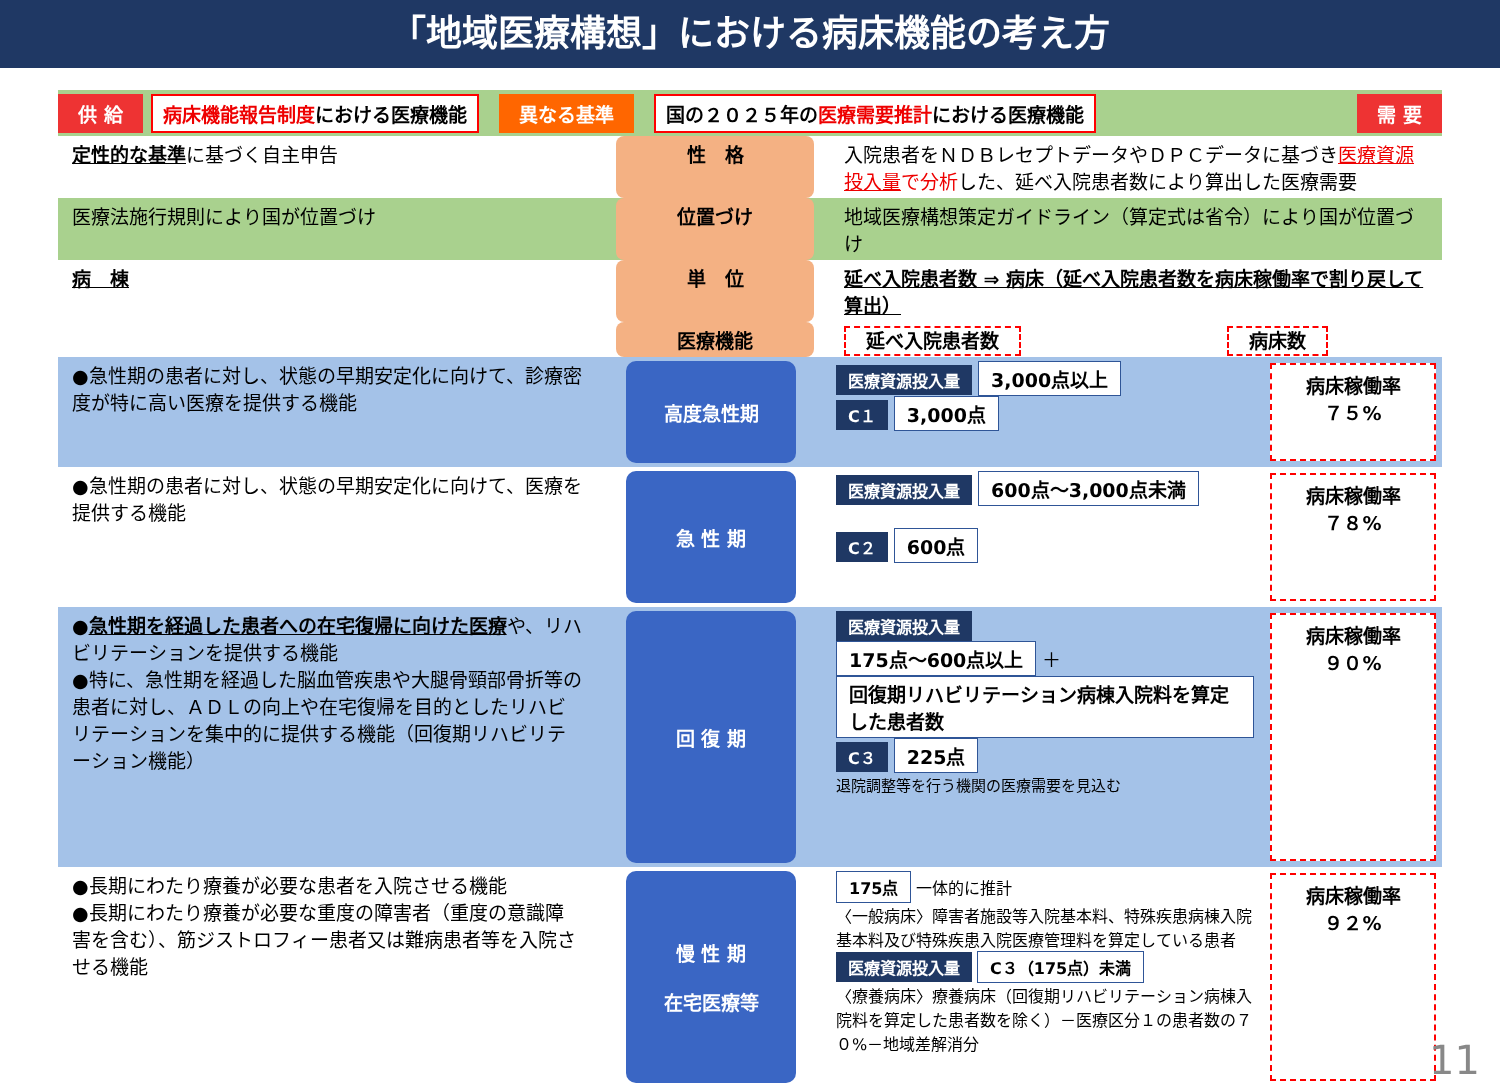「地域医療構想」における病床機能の考え方
供 給 病床機能報告制度における医療機能 異なる基準 国の２０２５年の医療需要推計における医療機能 需 要
定性的な基準に基づく自主申告 性　格 入院患者をＮＤＢレセプトデータやＤＰＣデータに基づき医療資源投入量で分析した、延べ入院患者数により算出した医療需要
医療法施行規則により国が位置づけ 位置づけ 地域医療構想策定ガイドライン（算定式は省令）により国が位置づけ
病　棟 単　位 延べ入院患者数 ⇒ 病床（延べ入院患者数を病床稼働率で割り戻して算出）
医療機能 延べ入院患者数 病床数
●急性期の患者に対し、状態の早期安定化に向けて、診療密度が特に高い医療を提供する機能
高度急性期
医療資源投入量 3,000点以上
C１ 3,000点
病床稼働率
７５%
●急性期の患者に対し、状態の早期安定化に向けて、医療を提供する機能
急 性 期
医療資源投入量 600点～3,000点未満
C２ 600点
病床稼働率
７８%
●急性期を経過した患者への在宅復帰に向けた医療や、リハビリテーションを提供する機能
●特に、急性期を経過した脳血管疾患や大腿骨頸部骨折等の患者に対し、ＡＤＬの向上や在宅復帰を目的としたリハビリテーションを集中的に提供する機能（回復期リハビリテーション機能）
回 復 期
医療資源投入量
175点～600点以上 ＋ 回復期リハビリテーション病棟入院料を算定した患者数
C３ 225点
退院調整等を行う機関の医療需要を見込む
病床稼働率
９０%
●長期にわたり療養が必要な患者を入院させる機能
●長期にわたり療養が必要な重度の障害者（重度の意識障害を含む）、筋ジストロフィー患者又は難病患者等を入院させる機能
慢 性 期
在宅医療等
175点 一体的に推計
〈一般病床〉障害者施設等入院基本料、特殊疾患病棟入院基本料及び特殊疾患入院医療管理料を算定している患者 医療資源投入量 C３（175点）未満
〈療養病床〉療養病床（回復期リハビリテーション病棟入院料を算定した患者数を除く）－医療区分１の患者数の７０%－地域差解消分
病床稼働率
９２%
11